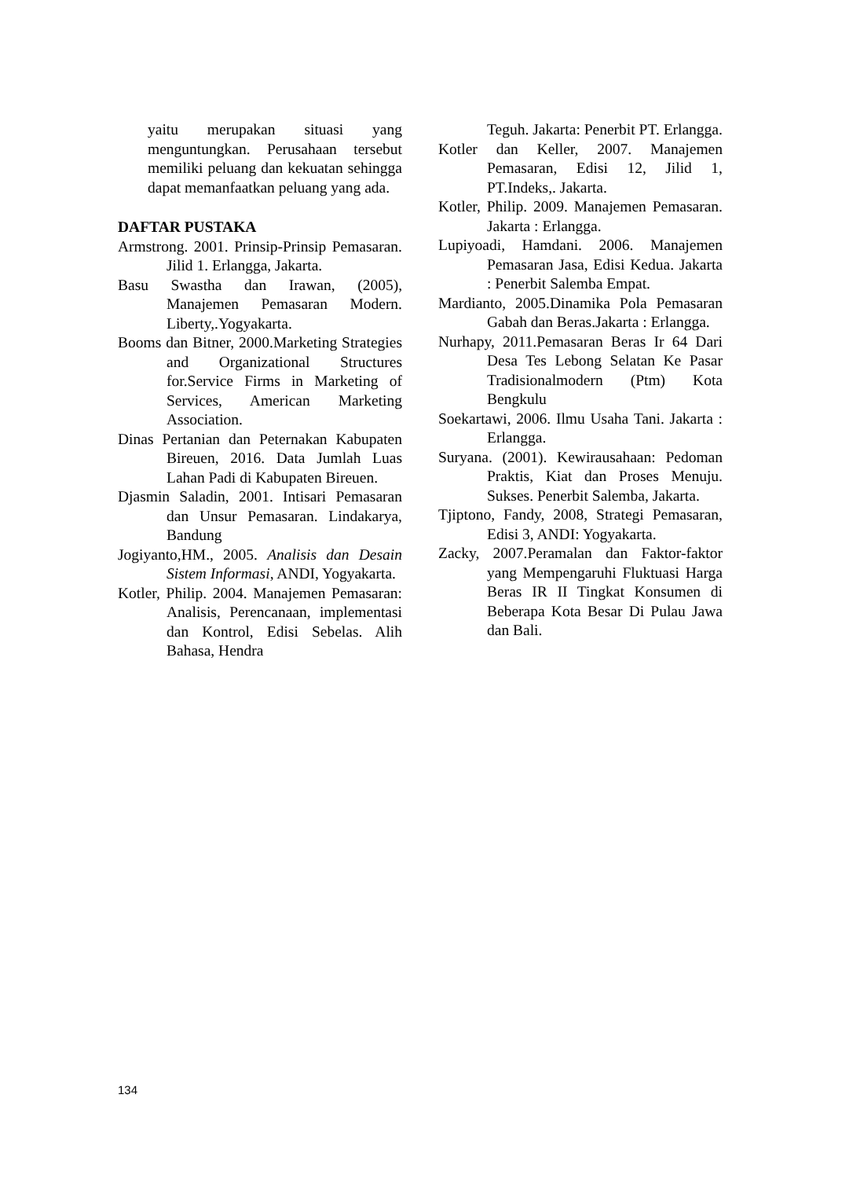yaitu merupakan situasi yang menguntungkan. Perusahaan tersebut memiliki peluang dan kekuatan sehingga dapat memanfaatkan peluang yang ada.
DAFTAR PUSTAKA
Armstrong. 2001. Prinsip-Prinsip Pemasaran. Jilid 1. Erlangga, Jakarta.
Basu Swastha dan Irawan, (2005), Manajemen Pemasaran Modern. Liberty,.Yogyakarta.
Booms dan Bitner, 2000.Marketing Strategies and Organizational Structures for.Service Firms in Marketing of Services, American Marketing Association.
Dinas Pertanian dan Peternakan Kabupaten Bireuen, 2016. Data Jumlah Luas Lahan Padi di Kabupaten Bireuen.
Djasmin Saladin, 2001. Intisari Pemasaran dan Unsur Pemasaran. Lindakarya, Bandung
Jogiyanto,HM., 2005. Analisis dan Desain Sistem Informasi, ANDI, Yogyakarta.
Kotler, Philip. 2004. Manajemen Pemasaran: Analisis, Perencanaan, implementasi dan Kontrol, Edisi Sebelas. Alih Bahasa, Hendra
Teguh. Jakarta: Penerbit PT. Erlangga.
Kotler dan Keller, 2007. Manajemen Pemasaran, Edisi 12, Jilid 1, PT.Indeks,. Jakarta.
Kotler, Philip. 2009. Manajemen Pemasaran. Jakarta : Erlangga.
Lupiyoadi, Hamdani. 2006. Manajemen Pemasaran Jasa, Edisi Kedua. Jakarta : Penerbit Salemba Empat.
Mardianto, 2005.Dinamika Pola Pemasaran Gabah dan Beras.Jakarta : Erlangga.
Nurhapy, 2011.Pemasaran Beras Ir 64 Dari Desa Tes Lebong Selatan Ke Pasar Tradisionalmodern (Ptm) Kota Bengkulu
Soekartawi, 2006. Ilmu Usaha Tani. Jakarta : Erlangga.
Suryana. (2001). Kewirausahaan: Pedoman Praktis, Kiat dan Proses Menuju. Sukses. Penerbit Salemba, Jakarta.
Tjiptono, Fandy, 2008, Strategi Pemasaran, Edisi 3, ANDI: Yogyakarta.
Zacky, 2007.Peramalan dan Faktor-faktor yang Mempengaruhi Fluktuasi Harga Beras IR II Tingkat Konsumen di Beberapa Kota Besar Di Pulau Jawa dan Bali.
134